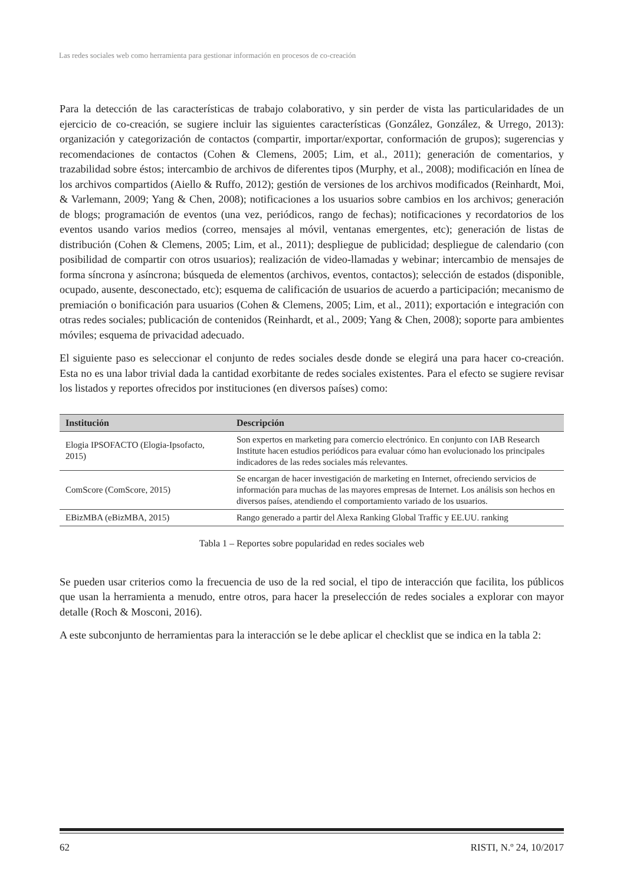Las redes sociales web como herramienta para gestionar información en procesos de co-creación
Para la detección de las características de trabajo colaborativo, y sin perder de vista las particularidades de un ejercicio de co-creación, se sugiere incluir las siguientes características (González, González, & Urrego, 2013): organización y categorización de contactos (compartir, importar/exportar, conformación de grupos); sugerencias y recomendaciones de contactos (Cohen & Clemens, 2005; Lim, et al., 2011); generación de comentarios, y trazabilidad sobre éstos; intercambio de archivos de diferentes tipos (Murphy, et al., 2008); modificación en línea de los archivos compartidos (Aiello & Ruffo, 2012); gestión de versiones de los archivos modificados (Reinhardt, Moi, & Varlemann, 2009; Yang & Chen, 2008); notificaciones a los usuarios sobre cambios en los archivos; generación de blogs; programación de eventos (una vez, periódicos, rango de fechas); notificaciones y recordatorios de los eventos usando varios medios (correo, mensajes al móvil, ventanas emergentes, etc); generación de listas de distribución (Cohen & Clemens, 2005; Lim, et al., 2011); despliegue de publicidad; despliegue de calendario (con posibilidad de compartir con otros usuarios); realización de video-llamadas y webinar; intercambio de mensajes de forma síncrona y asíncrona; búsqueda de elementos (archivos, eventos, contactos); selección de estados (disponible, ocupado, ausente, desconectado, etc); esquema de calificación de usuarios de acuerdo a participación; mecanismo de premiación o bonificación para usuarios (Cohen & Clemens, 2005; Lim, et al., 2011); exportación e integración con otras redes sociales; publicación de contenidos (Reinhardt, et al., 2009; Yang & Chen, 2008); soporte para ambientes móviles; esquema de privacidad adecuado.
El siguiente paso es seleccionar el conjunto de redes sociales desde donde se elegirá una para hacer co-creación. Esta no es una labor trivial dada la cantidad exorbitante de redes sociales existentes. Para el efecto se sugiere revisar los listados y reportes ofrecidos por instituciones (en diversos países) como:
| Institución | Descripción |
| --- | --- |
| Elogia IPSOFACTO (Elogia-Ipsofacto, 2015) | Son expertos en marketing para comercio electrónico. En conjunto con IAB Research Institute hacen estudios periódicos para evaluar cómo han evolucionado los principales indicadores de las redes sociales más relevantes. |
| ComScore (ComScore, 2015) | Se encargan de hacer investigación de marketing en Internet, ofreciendo servicios de información para muchas de las mayores empresas de Internet. Los análisis son hechos en diversos países, atendiendo el comportamiento variado de los usuarios. |
| EBizMBA (eBizMBA, 2015) | Rango generado a partir del Alexa Ranking Global Traffic y EE.UU. ranking |
Tabla 1 – Reportes sobre popularidad en redes sociales web
Se pueden usar criterios como la frecuencia de uso de la red social, el tipo de interacción que facilita, los públicos que usan la herramienta a menudo, entre otros, para hacer la preselección de redes sociales a explorar con mayor detalle (Roch & Mosconi, 2016).
A este subconjunto de herramientas para la interacción se le debe aplicar el checklist que se indica en la tabla 2:
62 RISTI, N.º 24, 10/2017